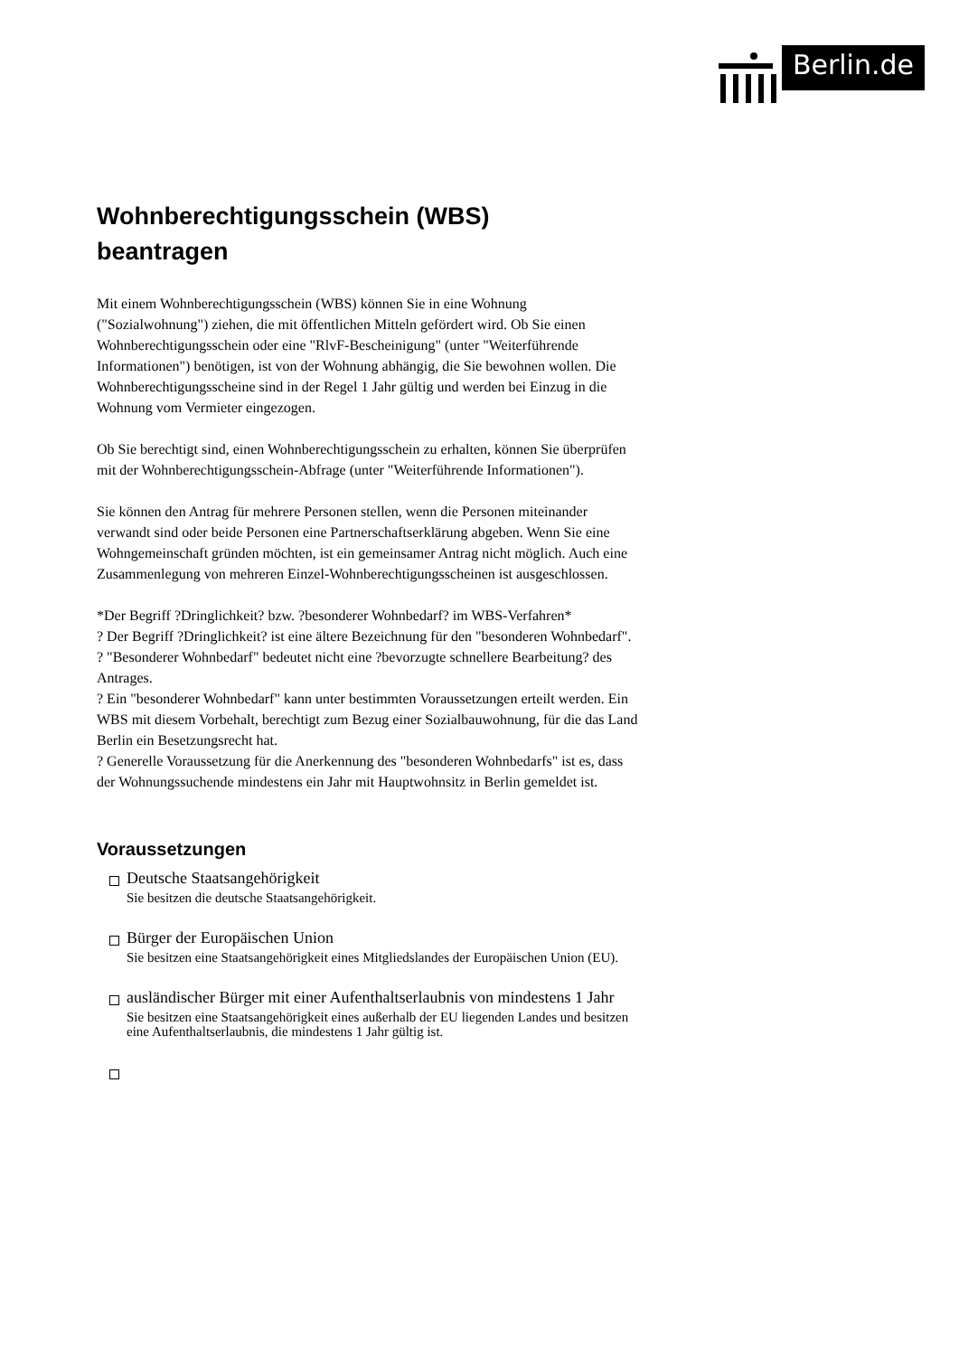Berlin.de
Wohnberechtigungsschein (WBS)
beantragen
Mit einem Wohnberechtigungsschein (WBS) können Sie in eine Wohnung ("Sozialwohnung") ziehen, die mit öffentlichen Mitteln gefördert wird. Ob Sie einen Wohnberechtigungsschein oder eine "RlvF-Bescheinigung" (unter "Weiterführende Informationen") benötigen, ist von der Wohnung abhängig, die Sie bewohnen wollen. Die Wohnberechtigungsscheine sind in der Regel 1 Jahr gültig und werden bei Einzug in die Wohnung vom Vermieter eingezogen.
Ob Sie berechtigt sind, einen Wohnberechtigungsschein zu erhalten, können Sie überprüfen mit der Wohnberechtigungsschein-Abfrage (unter "Weiterführende Informationen").
Sie können den Antrag für mehrere Personen stellen, wenn die Personen miteinander verwandt sind oder beide Personen eine Partnerschaftserklärung abgeben. Wenn Sie eine Wohngemeinschaft gründen möchten, ist ein gemeinsamer Antrag nicht möglich. Auch eine Zusammenlegung von mehreren Einzel-Wohnberechtigungsscheinen ist ausgeschlossen.
*Der Begriff ?Dringlichkeit? bzw. ?besonderer Wohnbedarf? im WBS-Verfahren*
? Der Begriff ?Dringlichkeit? ist eine ältere Bezeichnung für den "besonderen Wohnbedarf".
? "Besonderer Wohnbedarf" bedeutet nicht eine ?bevorzugte schnellere Bearbeitung? des Antrages.
? Ein "besonderer Wohnbedarf" kann unter bestimmten Voraussetzungen erteilt werden. Ein WBS mit diesem Vorbehalt, berechtigt zum Bezug einer Sozialbauwohnung, für die das Land Berlin ein Besetzungsrecht hat.
? Generelle Voraussetzung für die Anerkennung des "besonderen Wohnbedarfs" ist es, dass der Wohnungssuchende mindestens ein Jahr mit Hauptwohnsitz in Berlin gemeldet ist.
Voraussetzungen
Deutsche Staatsangehörigkeit
Sie besitzen die deutsche Staatsangehörigkeit.
Bürger der Europäischen Union
Sie besitzen eine Staatsangehörigkeit eines Mitgliedslandes der Europäischen Union (EU).
ausländischer Bürger mit einer Aufenthaltserlaubnis von mindestens 1 Jahr
Sie besitzen eine Staatsangehörigkeit eines außerhalb der EU liegenden Landes und besitzen eine Aufenthaltserlaubnis, die mindestens 1 Jahr gültig ist.